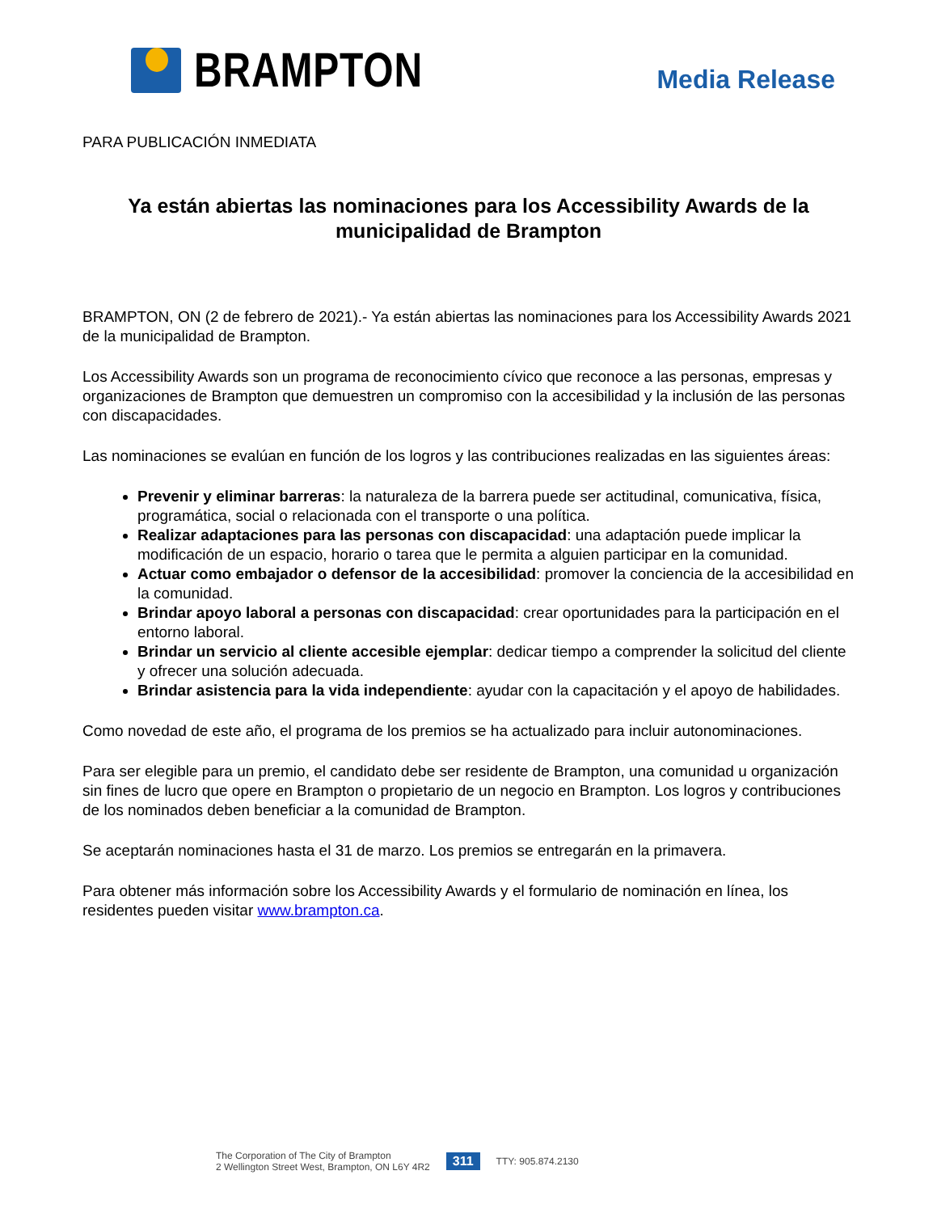BRAMPTON
Media Release
PARA PUBLICACIÓN INMEDIATA
Ya están abiertas las nominaciones para los Accessibility Awards de la municipalidad de Brampton
BRAMPTON, ON (2 de febrero de 2021).- Ya están abiertas las nominaciones para los Accessibility Awards 2021 de la municipalidad de Brampton.
Los Accessibility Awards son un programa de reconocimiento cívico que reconoce a las personas, empresas y organizaciones de Brampton que demuestren un compromiso con la accesibilidad y la inclusión de las personas con discapacidades.
Las nominaciones se evalúan en función de los logros y las contribuciones realizadas en las siguientes áreas:
Prevenir y eliminar barreras: la naturaleza de la barrera puede ser actitudinal, comunicativa, física, programática, social o relacionada con el transporte o una política.
Realizar adaptaciones para las personas con discapacidad: una adaptación puede implicar la modificación de un espacio, horario o tarea que le permita a alguien participar en la comunidad.
Actuar como embajador o defensor de la accesibilidad: promover la conciencia de la accesibilidad en la comunidad.
Brindar apoyo laboral a personas con discapacidad: crear oportunidades para la participación en el entorno laboral.
Brindar un servicio al cliente accesible ejemplar: dedicar tiempo a comprender la solicitud del cliente y ofrecer una solución adecuada.
Brindar asistencia para la vida independiente: ayudar con la capacitación y el apoyo de habilidades.
Como novedad de este año, el programa de los premios se ha actualizado para incluir autonominaciones.
Para ser elegible para un premio, el candidato debe ser residente de Brampton, una comunidad u organización sin fines de lucro que opere en Brampton o propietario de un negocio en Brampton. Los logros y contribuciones de los nominados deben beneficiar a la comunidad de Brampton.
Se aceptarán nominaciones hasta el 31 de marzo. Los premios se entregarán en la primavera.
Para obtener más información sobre los Accessibility Awards y el formulario de nominación en línea, los residentes pueden visitar www.brampton.ca.
The Corporation of The City of Brampton
2 Wellington Street West, Brampton, ON L6Y 4R2
311
TTY: 905.874.2130